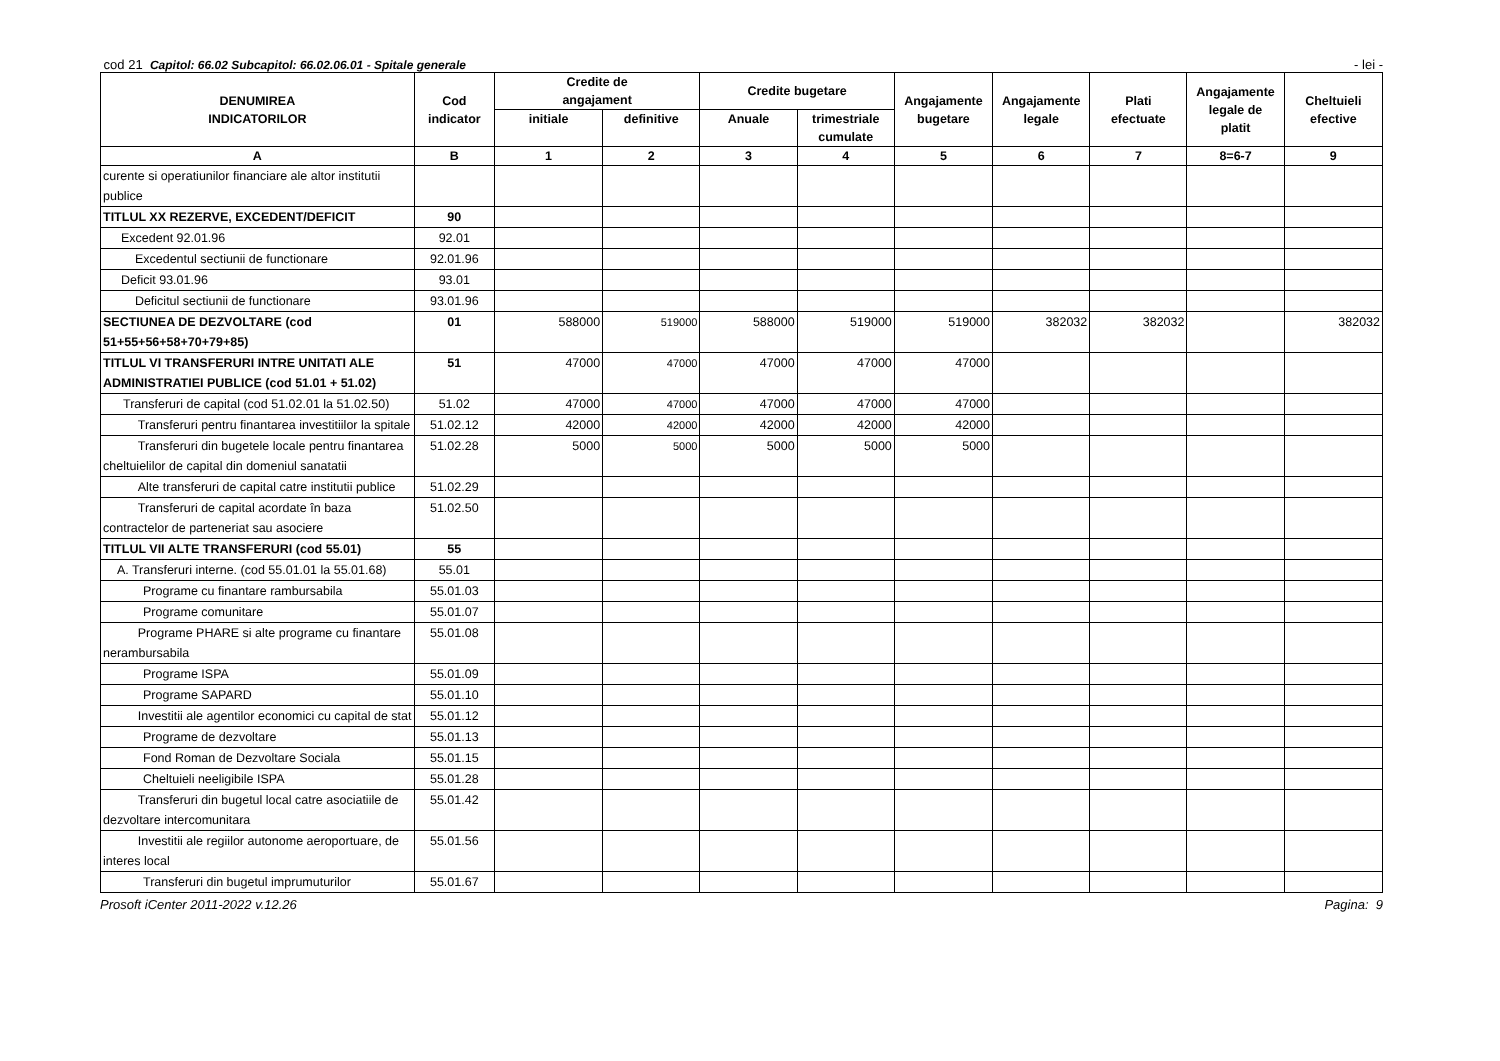cod 21 Capitol: 66.02 Subcapitol: 66.02.06.01 - Spitale generale - lei -
| DENUMIREA INDICATORILOR | Cod indicator | Credite de angajament | | Credite bugetare | | Angajamente bugetare | Angajamente legale | Plati efectuate | Angajamente legale de platit | Cheltuieli efective |
| --- | --- | --- | --- | --- | --- | --- | --- | --- | --- | --- |
| | | initiale | definitive | Anuale | trimestriale cumulate | | | | | |
| A | B | 1 | 2 | 3 | 4 | 5 | 6 | 7 | 8=6-7 | 9 |
| curente si operatiunilor financiare ale altor institutii publice | | | | | | | | | | |
| TITLUL XX REZERVE, EXCEDENT/DEFICIT | 90 | | | | | | | | | |
| Excedent 92.01.96 | 92.01 | | | | | | | | | |
| Excedentul sectiunii de functionare | 92.01.96 | | | | | | | | | |
| Deficit 93.01.96 | 93.01 | | | | | | | | | |
| Deficitul sectiunii de functionare | 93.01.96 | | | | | | | | | |
| SECTIUNEA DE DEZVOLTARE (cod 51+55+56+58+70+79+85) | 01 | 588000 | 519000 | 588000 | 519000 | 519000 | 382032 | 382032 | | 382032 |
| TITLUL VI TRANSFERURI INTRE UNITATI ALE ADMINISTRATIEI PUBLICE (cod 51.01 + 51.02) | 51 | 47000 | 47000 | 47000 | 47000 | 47000 | | | | |
| Transferuri de capital (cod 51.02.01 la 51.02.50) | 51.02 | 47000 | 47000 | 47000 | 47000 | 47000 | | | | |
| Transferuri pentru finantarea investitiilor la spitale | 51.02.12 | 42000 | 42000 | 42000 | 42000 | 42000 | | | | |
| Transferuri din bugetele locale pentru finantarea cheltuielilor de capital din domeniul sanatatii | 51.02.28 | 5000 | 5000 | 5000 | 5000 | 5000 | | | | |
| Alte transferuri de capital catre institutii publice | 51.02.29 | | | | | | | | | |
| Transferuri de capital acordate în baza contractelor de parteneriat sau asociere | 51.02.50 | | | | | | | | | |
| TITLUL VII ALTE TRANSFERURI (cod 55.01) | 55 | | | | | | | | | |
| A. Transferuri interne. (cod 55.01.01 la 55.01.68) | 55.01 | | | | | | | | | |
| Programe cu finantare rambursabila | 55.01.03 | | | | | | | | | |
| Programe comunitare | 55.01.07 | | | | | | | | | |
| Programe PHARE si alte programe cu finantare nerambursabila | 55.01.08 | | | | | | | | | |
| Programe ISPA | 55.01.09 | | | | | | | | | |
| Programe SAPARD | 55.01.10 | | | | | | | | | |
| Investitii ale agentilor economici cu capital de stat | 55.01.12 | | | | | | | | | |
| Programe de dezvoltare | 55.01.13 | | | | | | | | | |
| Fond Roman de Dezvoltare Sociala | 55.01.15 | | | | | | | | | |
| Cheltuieli neeligibile ISPA | 55.01.28 | | | | | | | | | |
| Transferuri din bugetul local catre asociatiile de dezvoltare intercomunitara | 55.01.42 | | | | | | | | | |
| Investitii ale regiilor autonome aeroportuare, de interes local | 55.01.56 | | | | | | | | | |
| Transferuri din bugetul imprumuturilor | 55.01.67 | | | | | | | | | |
Prosoft iCenter 2011-2022 v.12.26 Pagina: 9